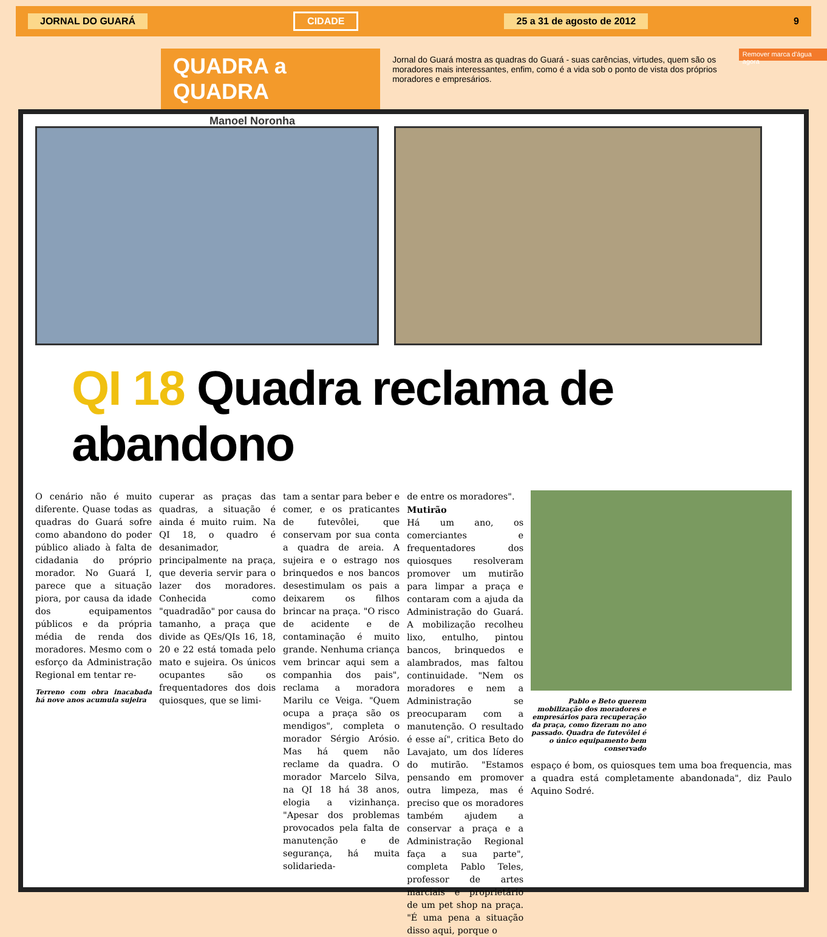JORNAL DO GUARÁ CIDADE 25 a 31 de agosto de 2012 9
QUADRA a QUADRA
Manoel Noronha
Jornal do Guará mostra as quadras do Guará - suas carências, virtudes, quem são os moradores mais interessantes, enfim, como é a vida sob o ponto de vista dos próprios moradores e empresários.
Remover marca d'água agora
QI 18 Quadra reclama de abandono
O cenário não é muito diferente. Quase todas as quadras do Guará sofre como abandono do poder público aliado à falta de cidadania do próprio morador. No Guará I, parece que a situação piora, por causa da idade dos equipamentos públicos e da própria média de renda dos moradores. Mesmo com o esforço da Administração Regional em tentar re-
Terreno com obra inacabada há nove anos acumula sujeira
cuperar as praças das quadras, a situação é ainda é muito ruim. Na QI 18, o quadro é desanimador, principalmente na praça, que deveria servir para o lazer dos moradores. Conhecida como "quadradão" por causa do tamanho, a praça que divide as QEs/QIs 16, 18, 20 e 22 está tomada pelo mato e sujeira. Os únicos ocupantes são os frequentadores dos dois quiosques, que se limi-
tam a sentar para beber e comer, e os praticantes de futevôlei, que conservam por sua conta a quadra de areia. A sujeira e o estrago nos brinquedos e nos bancos desestimulam os pais a deixarem os filhos brincar na praça. "O risco de acidente e de contaminação é muito grande. Nenhuma criança vem brincar aqui sem a companhia dos pais", reclama a moradora Marilu ce Veiga. "Quem ocupa a praça são os mendigos", completa o morador Sérgio Arósio. Mas há quem não reclame da quadra. O morador Marcelo Silva, na QI 18 há 38 anos, elogia a vizinhança. "Apesar dos problemas provocados pela falta de manutenção e de segurança, há muita solidarieda-
de entre os moradores".
Mutirão
Há um ano, os comerciantes e frequentadores dos quiosques resolveram promover um mutirão para limpar a praça e contaram com a ajuda da Administração do Guará. A mobilização recolheu lixo, entulho, pintou bancos, brinquedos e alambrados, mas faltou continuidade. "Nem os moradores e nem a Administração se preocuparam com a manutenção. O resultado é esse aí", critica Beto do Lavajato, um dos líderes do mutirão. "Estamos pensando em promover outra limpeza, mas é preciso que os moradores também ajudem a conservar a praça e a Administração Regional faça a sua parte", completa Pablo Teles, professor de artes marciais e proprietário de um pet shop na praça. "É uma pena a situação disso aqui, porque o
Pablo e Beto querem mobilização dos moradores e empresários para recuperação da praça, como fizeram no ano passado. Quadra de futevôlei é o único equipamento bem conservado
espaço é bom, os quiosques tem uma boa frequencia, mas a quadra está completamente abandonada", diz Paulo Aquino Sodré.